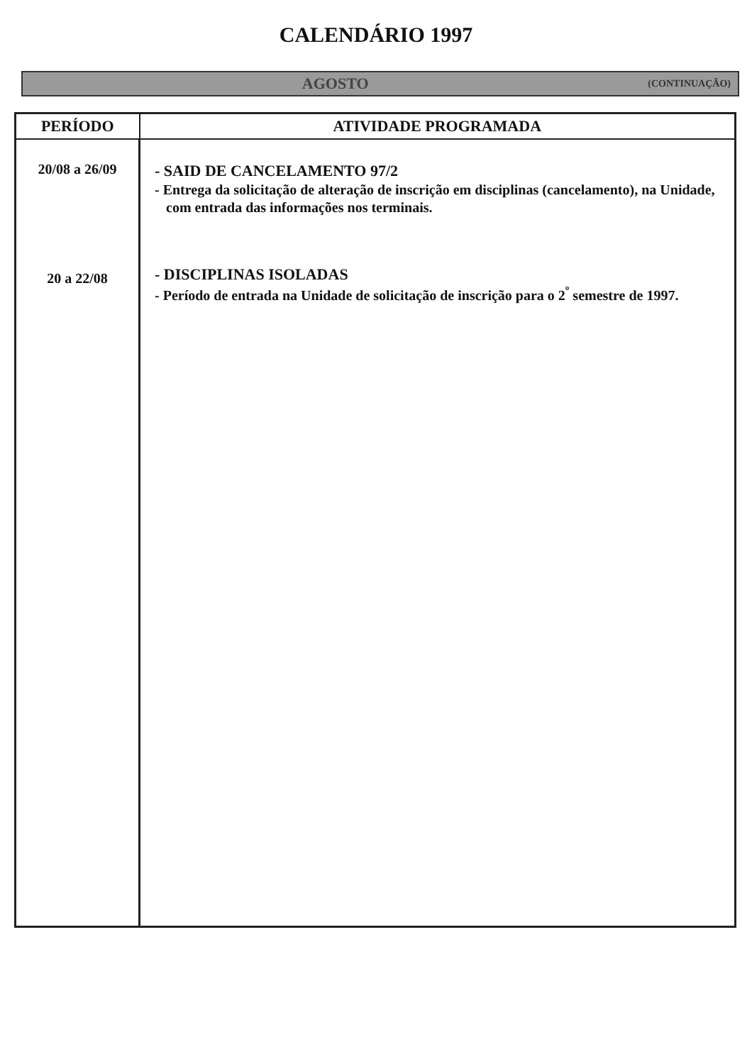CALENDÁRIO 1997
AGOSTO (CONTINUAÇÃO)
| PERÍODO | ATIVIDADE PROGRAMADA |
| --- | --- |
| 20/08 a 26/09 20 a 22/08 | - SAID DE CANCELAMENTO 97/2 - Entrega da solicitação de alteração de inscrição em disciplinas (cancelamento), na Unidade, com entrada das informações nos terminais. - DISCIPLINAS ISOLADAS - Período de entrada na Unidade de solicitação de inscrição para o 2<sup>º</sup> semestre de 1997. |